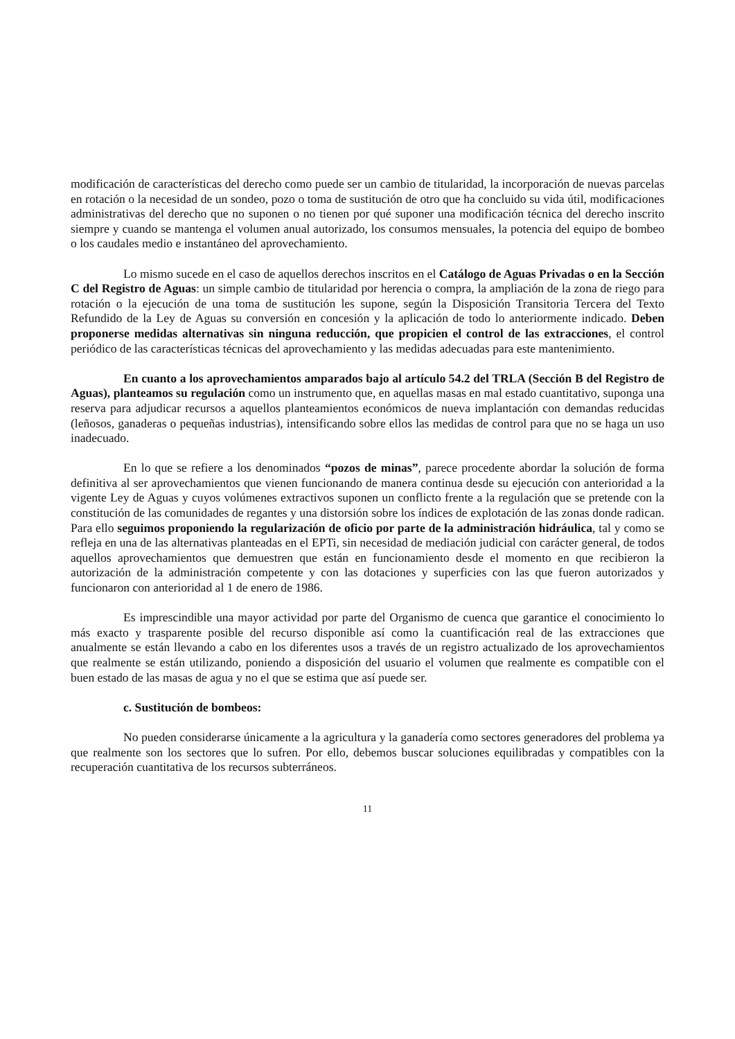modificación de características del derecho como puede ser un cambio de titularidad, la incorporación de nuevas parcelas en rotación o la necesidad de un sondeo, pozo o toma de sustitución de otro que ha concluido su vida útil, modificaciones administrativas del derecho que no suponen o no tienen por qué suponer una modificación técnica del derecho inscrito siempre y cuando se mantenga el volumen anual autorizado, los consumos mensuales, la potencia del equipo de bombeo o los caudales medio e instantáneo del aprovechamiento.
Lo mismo sucede en el caso de aquellos derechos inscritos en el Catálogo de Aguas Privadas o en la Sección C del Registro de Aguas: un simple cambio de titularidad por herencia o compra, la ampliación de la zona de riego para rotación o la ejecución de una toma de sustitución les supone, según la Disposición Transitoria Tercera del Texto Refundido de la Ley de Aguas su conversión en concesión y la aplicación de todo lo anteriormente indicado. Deben proponerse medidas alternativas sin ninguna reducción, que propicien el control de las extracciones, el control periódico de las características técnicas del aprovechamiento y las medidas adecuadas para este mantenimiento.
En cuanto a los aprovechamientos amparados bajo al artículo 54.2 del TRLA (Sección B del Registro de Aguas), planteamos su regulación como un instrumento que, en aquellas masas en mal estado cuantitativo, suponga una reserva para adjudicar recursos a aquellos planteamientos económicos de nueva implantación con demandas reducidas (leñosos, ganaderas o pequeñas industrias), intensificando sobre ellos las medidas de control para que no se haga un uso inadecuado.
En lo que se refiere a los denominados “pozos de minas”, parece procedente abordar la solución de forma definitiva al ser aprovechamientos que vienen funcionando de manera continua desde su ejecución con anterioridad a la vigente Ley de Aguas y cuyos volúmenes extractivos suponen un conflicto frente a la regulación que se pretende con la constitución de las comunidades de regantes y una distorsión sobre los índices de explotación de las zonas donde radican. Para ello seguimos proponiendo la regularización de oficio por parte de la administración hidráulica, tal y como se refleja en una de las alternativas planteadas en el EPTi, sin necesidad de mediación judicial con carácter general, de todos aquellos aprovechamientos que demuestren que están en funcionamiento desde el momento en que recibieron la autorización de la administración competente y con las dotaciones y superficies con las que fueron autorizados y funcionaron con anterioridad al 1 de enero de 1986.
Es imprescindible una mayor actividad por parte del Organismo de cuenca que garantice el conocimiento lo más exacto y trasparente posible del recurso disponible así como la cuantificación real de las extracciones que anualmente se están llevando a cabo en los diferentes usos a través de un registro actualizado de los aprovechamientos que realmente se están utilizando, poniendo a disposición del usuario el volumen que realmente es compatible con el buen estado de las masas de agua y no el que se estima que así puede ser.
c. Sustitución de bombeos:
No pueden considerarse únicamente a la agricultura y la ganadería como sectores generadores del problema ya que realmente son los sectores que lo sufren. Por ello, debemos buscar soluciones equilibradas y compatibles con la recuperación cuantitativa de los recursos subterráneos.
11